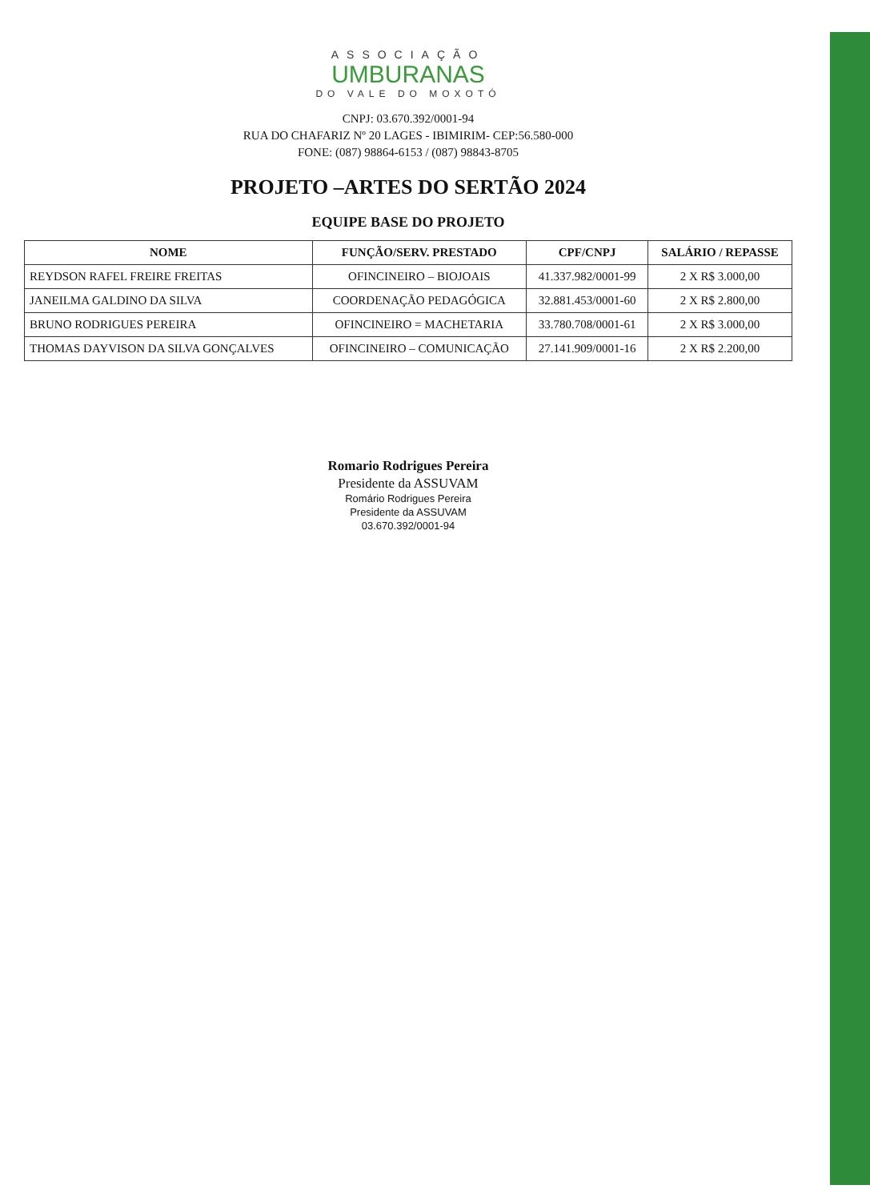ASSOCIAÇÃO
UMBURANAS
DO VALE DO MOXOTÓ
CNPJ: 03.670.392/0001-94
RUA DO CHAFARIZ Nº 20 LAGES - IBIMIRIM- CEP:56.580-000
FONE: (087) 98864-6153 / (087) 98843-8705
PROJETO –ARTES DO SERTÃO 2024
EQUIPE BASE DO PROJETO
| NOME | FUNÇÃO/SERV. PRESTADO | CPF/CNPJ | SALÁRIO / REPASSE |
| --- | --- | --- | --- |
| REYDSON RAFEL FREIRE FREITAS | OFINCINEIRO – BIOJOAIS | 41.337.982/0001-99 | 2 X R$ 3.000,00 |
| JANEILMA GALDINO DA SILVA | COORDENAÇÃO PEDAGÓGICA | 32.881.453/0001-60 | 2 X R$ 2.800,00 |
| BRUNO RODRIGUES PEREIRA | OFINCINEIRO = MACHETARIA | 33.780.708/0001-61 | 2 X R$ 3.000,00 |
| THOMAS DAYVISON DA SILVA GONÇALVES | OFINCINEIRO – COMUNICAÇÃO | 27.141.909/0001-16 | 2 X R$ 2.200,00 |
Romario Rodrigues Pereira
Presidente da ASSUVAM
Romário Rodrigues Pereira
Presidente da ASSUVAM
03.670.392/0001-94